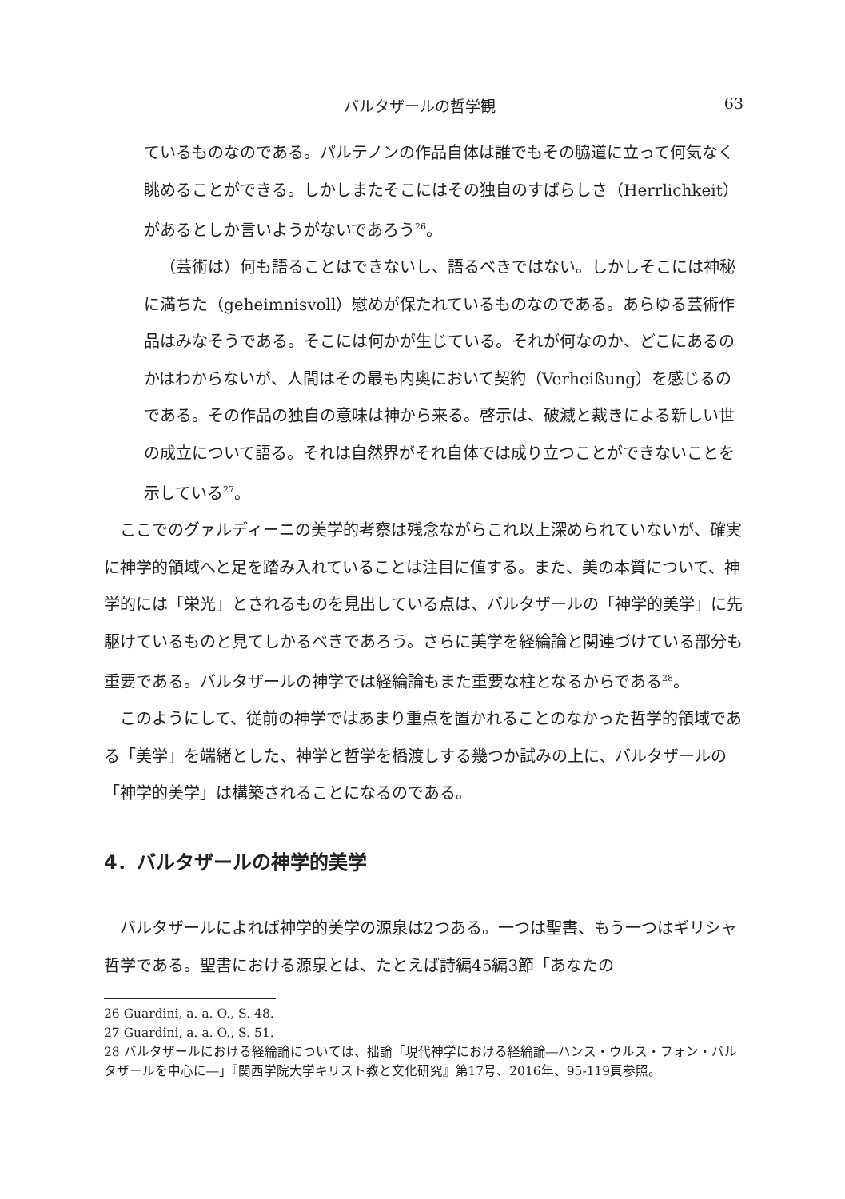バルタザールの哲学観 63
ているものなのである。パルテノンの作品自体は誰でもその脇道に立って何気なく眺めることができる。しかしまたそこにはその独自のすばらしさ（Herrlichkeit）があるとしか言いようがないであろう<sup>26</sup>。
（芸術は）何も語ることはできないし、語るべきではない。しかしそこには神秘に満ちた（geheimnisvoll）慰めが保たれているものなのである。あらゆる芸術作品はみなそうである。そこには何かが生じている。それが何なのか、どこにあるのかはわからないが、人間はその最も内奥において契約（Verheißung）を感じるのである。その作品の独自の意味は神から来る。啓示は、破滅と裁きによる新しい世の成立について語る。それは自然界がそれ自体では成り立つことができないことを示している<sup>27</sup>。
ここでのグァルディーニの美学的考察は残念ながらこれ以上深められていないが、確実に神学的領域へと足を踏み入れていることは注目に値する。また、美の本質について、神学的には「栄光」とされるものを見出している点は、バルタザールの「神学的美学」に先駆けているものと見てしかるべきであろう。さらに美学を経綸論と関連づけている部分も重要である。バルタザールの神学では経綸論もまた重要な柱となるからである<sup>28</sup>。
このようにして、従前の神学ではあまり重点を置かれることのなかった哲学的領域である「美学」を端緒とした、神学と哲学を橋渡しする幾つか試みの上に、バルタザールの「神学的美学」は構築されることになるのである。
4．バルタザールの神学的美学
バルタザールによれば神学的美学の源泉は2つある。一つは聖書、もう一つはギリシャ哲学である。聖書における源泉とは、たとえば詩編45編3節「あなたの
26 Guardini, a. a. O., S. 48.
27 Guardini, a. a. O., S. 51.
28 バルタザールにおける経綸論については、拙論「現代神学における経綸論―ハンス・ウルス・フォン・バルタザールを中心に―」『関西学院大学キリスト教と文化研究』第17号、2016年、95-119頁参照。